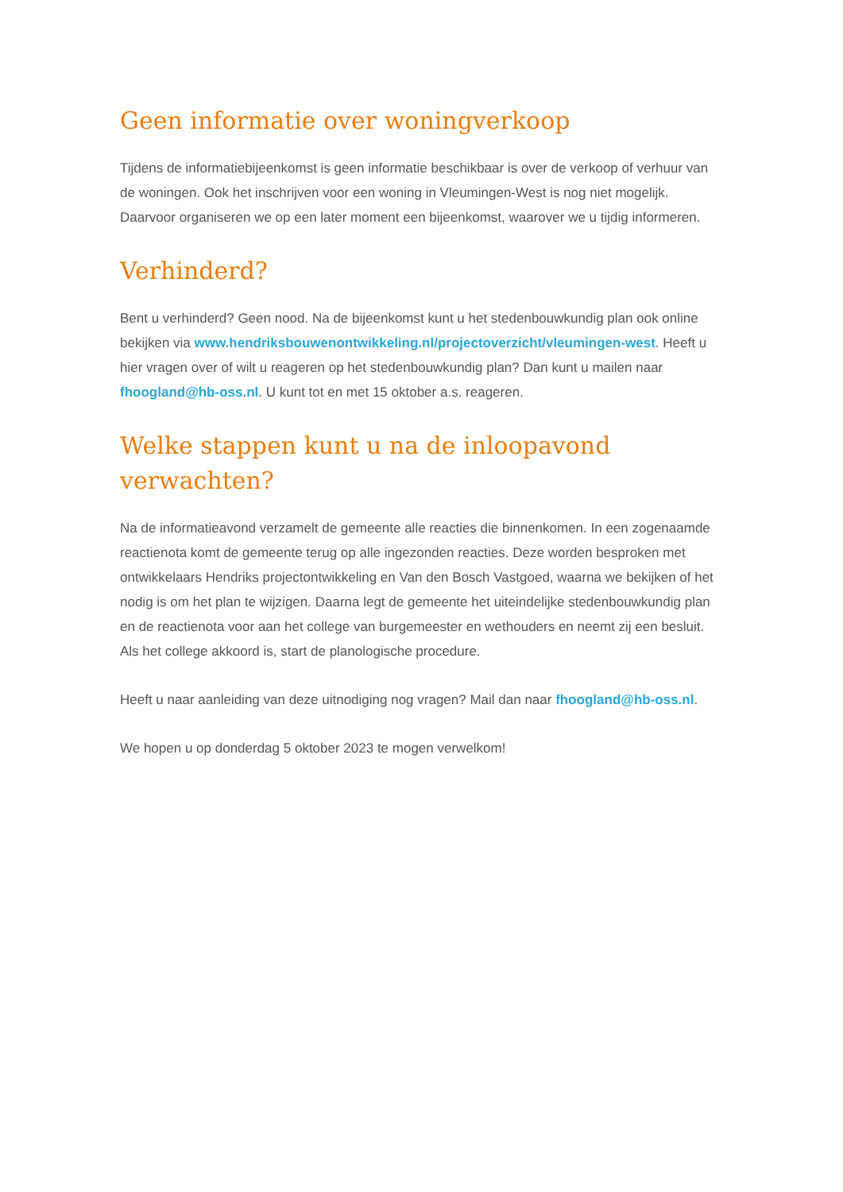Geen informatie over woningverkoop
Tijdens de informatiebijeenkomst is geen informatie beschikbaar is over de verkoop of verhuur van de woningen. Ook het inschrijven voor een woning in Vleumingen-West is nog niet mogelijk. Daarvoor organiseren we op een later moment een bijeenkomst, waarover we u tijdig informeren.
Verhinderd?
Bent u verhinderd? Geen nood. Na de bijeenkomst kunt u het stedenbouwkundig plan ook online bekijken via www.hendriksbouwenontwikkeling.nl/projectoverzicht/vleumingen-west. Heeft u hier vragen over of wilt u reageren op het stedenbouwkundig plan? Dan kunt u mailen naar fhoogland@hb-oss.nl. U kunt tot en met 15 oktober a.s. reageren.
Welke stappen kunt u na de inloopavond verwachten?
Na de informatieavond verzamelt de gemeente alle reacties die binnenkomen. In een zogenaamde reactienota komt de gemeente terug op alle ingezonden reacties. Deze worden besproken met ontwikkelaars Hendriks projectontwikkeling en Van den Bosch Vastgoed, waarna we bekijken of het nodig is om het plan te wijzigen. Daarna legt de gemeente het uiteindelijke stedenbouwkundig plan en de reactienota voor aan het college van burgemeester en wethouders en neemt zij een besluit. Als het college akkoord is, start de planologische procedure.
Heeft u naar aanleiding van deze uitnodiging nog vragen? Mail dan naar fhoogland@hb-oss.nl.
We hopen u op donderdag 5 oktober 2023 te mogen verwelkom!